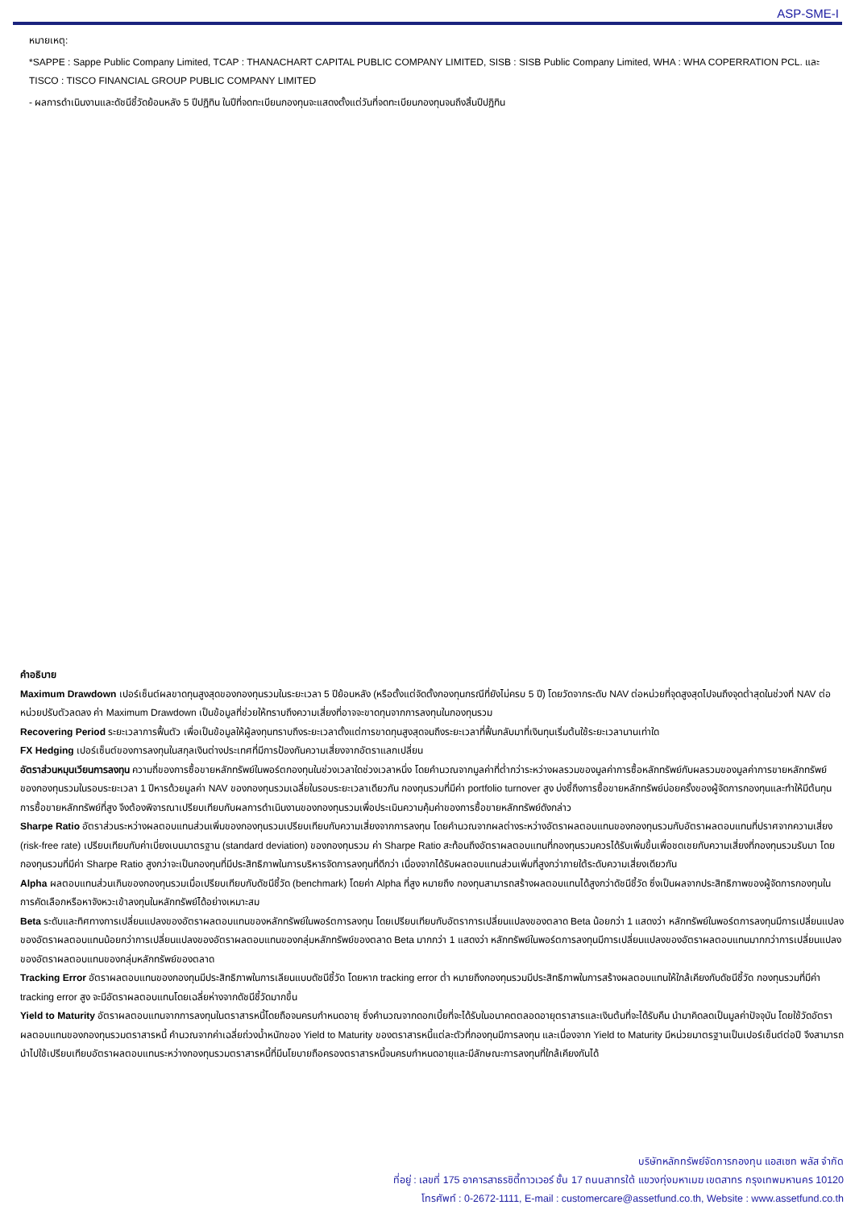ASP-SME-I
หมายเหตุ:
*SAPPE : Sappe Public Company Limited, TCAP : THANACHART CAPITAL PUBLIC COMPANY LIMITED, SISB : SISB Public Company Limited, WHA : WHA COPERRATION PCL. และ TISCO : TISCO FINANCIAL GROUP PUBLIC COMPANY LIMITED
- ผลการดำเนินงานและดัชนีชี้วัดย้อนหลัง 5 ปีปฏิทิน ในปีที่จดทะเบียนกองทุนจะแสดงตั้งแต่วันที่จดทะเบียนกองทุนจนถึงสิ้นปีปฏิทิน
คำอธิบาย
Maximum Drawdown เปอร์เซ็นต์ผลขาดทุนสูงสุดของกองทุนรวมในระยะเวลา 5 ปีย้อนหลัง (หรือตั้งแต่จัดตั้งกองทุนกรณีที่ยังไม่ครบ 5 ปี) โดยวัดจากระดับ NAV ต่อหน่วยที่จุดสูงสุดไปจนถึงจุดต่ำสุดในช่วงที่ NAV ต่อหน่วยปรับตัวลดลง ค่า Maximum Drawdown เป็นข้อมูลที่ช่วยให้ทราบถึงความเสี่ยงที่อาจจะขาดทุนจากการลงทุนในกองทุนรวม
Recovering Period ระยะเวลาการฟื้นตัว เพื่อเป็นข้อมูลให้ผู้ลงทุนทราบถึงระยะเวลาตั้งแต่การขาดทุนสูงสุดจนถึงระยะเวลาที่ฟื้นกลับมาที่เงินทุนเริ่มต้นใช้ระยะเวลานานเท่าใด
FX Hedging เปอร์เซ็นต์ของการลงทุนในสกุลเงินต่างประเทศที่มีการป้องกันความเสี่ยงจากอัตราแลกเปลี่ยน
อัตราส่วนหมุนเวียนการลงทุน ความถี่ของการซื้อขายหลักทรัพย์ในพอร์ตกองทุนในช่วงเวลาใดช่วงเวลาหนึ่ง โดยคำนวณจากมูลค่าที่ต่ำกว่าระหว่างผลรวมของมูลค่าการซื้อหลักทรัพย์กับผลรวมของมูลค่าการขายหลักทรัพย์ของกองทุนรวมในรอบระยะเวลา 1 ปีหารด้วยมูลค่า NAV ของกองทุนรวมเฉลี่ยในรอบระยะเวลาเดียวกัน กองทุนรวมที่มีค่า portfolio turnover สูง บ่งชี้ถึงการซื้อขายหลักทรัพย์บ่อยครั้งของผู้จัดการกองทุนและทำให้มีต้นทุนการซื้อขายหลักทรัพย์ที่สูง จึงต้องพิจารณาเปรียบเทียบกับผลการดำเนินงานของกองทุนรวมเพื่อประเมินความคุ้มค่าของการซื้อขายหลักทรัพย์ดังกล่าว
Sharpe Ratio อัตราส่วนระหว่างผลตอบแทนส่วนเพิ่มของกองทุนรวมเปรียบเทียบกับความเสี่ยงจากการลงทุน โดยคำนวณจากผลต่างระหว่างอัตราผลตอบแทนของกองทุนรวมกับอัตราผลตอบแทนที่ปราศจากความเสี่ยง (risk-free rate) เปรียบเทียบกับค่าเบี่ยงเบนมาตรฐาน (standard deviation) ของกองทุนรวม ค่า Sharpe Ratio สะท้อนถึงอัตราผลตอบแทนที่กองทุนรวมควรได้รับเพิ่มขึ้นเพื่อชดเชยกับความเสี่ยงที่กองทุนรวมรับมา โดยกองทุนรวมที่มีค่า Sharpe Ratio สูงกว่าจะเป็นกองทุนที่มีประสิทธิภาพในการบริหารจัดการลงทุนที่ดีกว่า เนื่องจากได้รับผลตอบแทนส่วนเพิ่มที่สูงกว่าภายใต้ระดับความเสี่ยงเดียวกัน
Alpha ผลตอบแทนส่วนเกินของกองทุนรวมเมื่อเปรียบเทียบกับดัชนีชี้วัด (benchmark) โดยค่า Alpha ที่สูง หมายถึง กองทุนสามารถสร้างผลตอบแทนได้สูงกว่าดัชนีชี้วัด ซึ่งเป็นผลจากประสิทธิภาพของผู้จัดการกองทุนในการคัดเลือกหรือหาจังหวะเข้าลงทุนในหลักทรัพย์ได้อย่างเหมาะสม
Beta ระดับและทิศทางการเปลี่ยนแปลงของอัตราผลตอบแทนของหลักทรัพย์ในพอร์ตการลงทุน โดยเปรียบเทียบกับอัตราการเปลี่ยนแปลงของตลาด Beta น้อยกว่า 1 แสดงว่า หลักทรัพย์ในพอร์ตการลงทุนมีการเปลี่ยนแปลงของอัตราผลตอบแทนน้อยกว่าการเปลี่ยนแปลงของอัตราผลตอบแทนของกลุ่มหลักทรัพย์ของตลาด Beta มากกว่า 1 แสดงว่า หลักทรัพย์ในพอร์ตการลงทุนมีการเปลี่ยนแปลงของอัตราผลตอบแทนมากกว่าการเปลี่ยนแปลงของอัตราผลตอบแทนของกลุ่มหลักทรัพย์ของตลาด
Tracking Error อัตราผลตอบแทนของกองทุนมีประสิทธิภาพในการเลียนแบบดัชนีชี้วัด โดยหาก tracking error ต่ำ หมายถึงกองทุนรวมมีประสิทธิภาพในการสร้างผลตอบแทนให้ใกล้เคียงกับดัชนีชี้วัด กองทุนรวมที่มีค่า tracking error สูง จะมีอัตราผลตอบแทนโดยเฉลี่ยห่างจากดัชนีชี้วัดมากขึ้น
Yield to Maturity อัตราผลตอบแทนจากการลงทุนในตราสารหนี้โดยถือจนครบกำหนดอายุ ซึ่งคำนวณจากดอกเบี้ยที่จะได้รับในอนาคตตลอดอายุตราสารและเงินต้นที่จะได้รับคืน นำมาคิดลดเป็นมูลค่าปัจจุบัน โดยใช้วัดอัตราผลตอบแทนของกองทุนรวมตราสารหนี้ คำนวณจากค่าเฉลี่ยถ่วงน้ำหนักของ Yield to Maturity ของตราสารหนี้แต่ละตัวที่กองทุนมีการลงทุน และเนื่องจาก Yield to Maturity มีหน่วยมาตรฐานเป็นเปอร์เซ็นต์ต่อปี จึงสามารถนำไปใช้เปรียบเทียบอัตราผลตอบแทนระหว่างกองทุนรวมตราสารหนี้ที่มีนโยบายถือครองตราสารหนี้จนครบกำหนดอายุและมีลักษณะการลงทุนที่ใกล้เคียงกันได้
บริษัทหลักทรัพย์จัดการกองทุน แอสเซท พลัส จำกัด
ที่อยู่ : เลขที่ 175 อาคารสาธรซิตี้ทาวเวอร์ ชั้น 17 ถนนสาทรใต้ แขวงทุ่งมหาเมฆ เขตสาทร กรุงเทพมหานคร 10120
โทรศัพท์ : 0-2672-1111, E-mail : customercare@assetfund.co.th, Website : www.assetfund.co.th